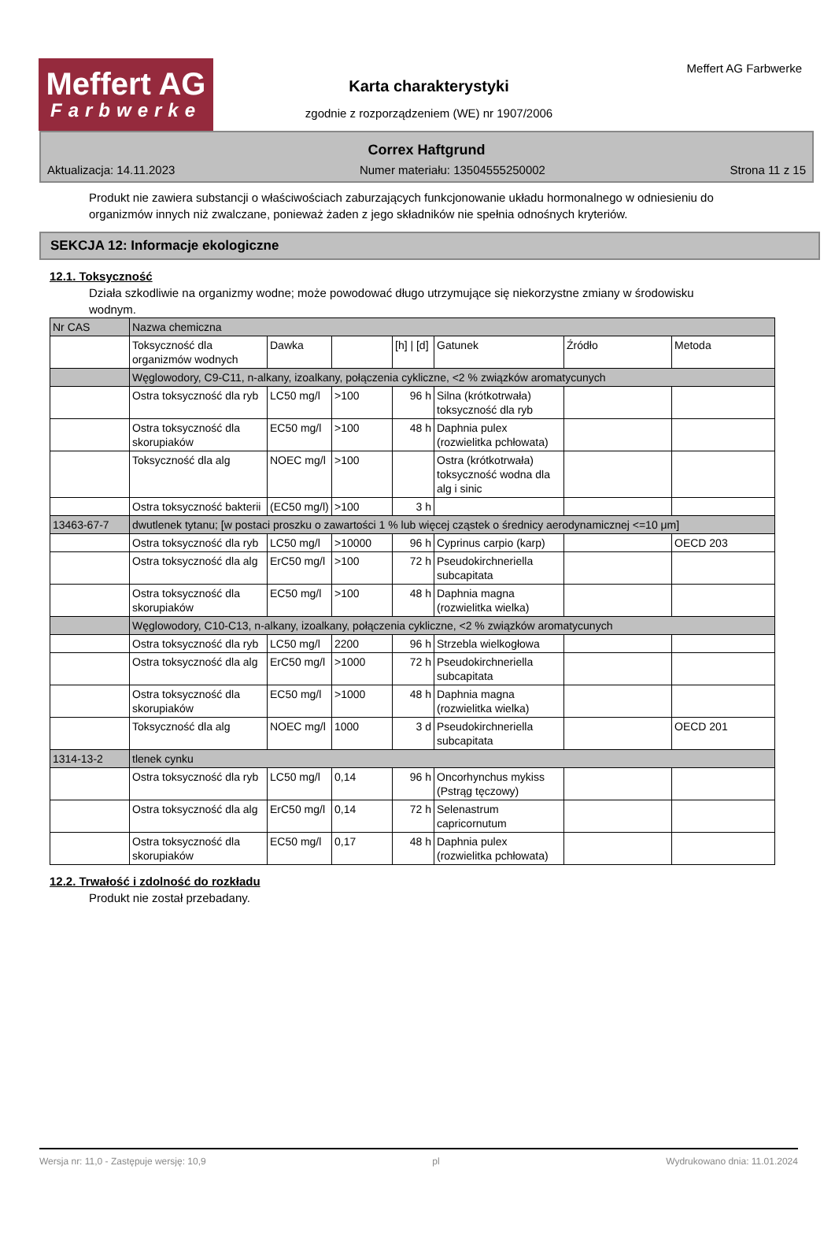Meffert AG
Farbwerke
Karta charakterystyki
zgodnie z rozporządzeniem (WE) nr 1907/2006
Meffert AG Farbwerke
Correx Haftgrund
Aktualizacja: 14.11.2023 Numer materiału: 13504555250002 Strona 11 z 15
Produkt nie zawiera substancji o właściwościach zaburzających funkcjonowanie układu hormonalnego w odniesieniu do organizmów innych niż zwalczane, ponieważ żaden z jego składników nie spełnia odnośnych kryteriów.
SEKCJA 12: Informacje ekologiczne
12.1. Toksyczność
Działa szkodliwie na organizmy wodne; może powodować długo utrzymujące się niekorzystne zmiany w środowisku wodnym.
| Nr CAS | Nazwa chemiczna | | | | | | |
| | Toksyczność dla organizmów wodnych | Dawka | | [h] / [d] | Gatunek | Źródło | Metoda |
| | Węglowodory, C9-C11, n-alkany, izoalkany, połączenia cykliczne, <2 % związków aromatycunych | | | | | | |
| | Ostra toksyczność dla ryb | LC50 mg/l | >100 | 96 h | Silna (krótkotrwała) toksyczność dla ryb | | |
| | Ostra toksyczność dla skorupiaków | EC50 mg/l | >100 | 48 h | Daphnia pulex (rozwielitka pchłowata) | | |
| | Toksyczność dla alg | NOEC mg/l | >100 | | Ostra (krótkotrwała) toksyczność wodna dla alg i sinic | | |
| | Ostra toksyczność bakterii | (EC50 mg/l) | >100 | 3 h | | | |
| 13463-67-7 | dwutlenek tytanu; [w postaci proszku o zawartości 1 % lub więcej cząstek o średnicy aerodynamicznej <=10 μm] | | | | | | |
| | Ostra toksyczność dla ryb | LC50 mg/l | >10000 | 96 h | Cyprinus carpio (karp) | | OECD 203 |
| | Ostra toksyczność dla alg | ErC50 mg/l | >100 | 72 h | Pseudokirchneriella subcapitata | | |
| | Ostra toksyczność dla skorupiaków | EC50 mg/l | >100 | 48 h | Daphnia magna (rozwielitka wielka) | | |
| | Węglowodory, C10-C13, n-alkany, izoalkany, połączenia cykliczne, <2 % związków aromatycunych | | | | | | |
| | Ostra toksyczność dla ryb | LC50 mg/l | 2200 | 96 h | Strzebla wielkogłowa | | |
| | Ostra toksyczność dla alg | ErC50 mg/l | >1000 | 72 h | Pseudokirchneriella subcapitata | | |
| | Ostra toksyczność dla skorupiaków | EC50 mg/l | >1000 | 48 h | Daphnia magna (rozwielitka wielka) | | |
| | Toksyczność dla alg | NOEC mg/l | 1000 | 3 d | Pseudokirchneriella subcapitata | | OECD 201 |
| 1314-13-2 | tlenek cynku | | | | | | |
| | Ostra toksyczność dla ryb | LC50 mg/l | 0,14 | 96 h | Oncorhynchus mykiss (Pstrąg tęczowy) | | |
| | Ostra toksyczność dla alg | ErC50 mg/l | 0,14 | 72 h | Selenastrum capricornutum | | |
| | Ostra toksyczność dla skorupiaków | EC50 mg/l | 0,17 | 48 h | Daphnia pulex (rozwielitka pchłowata) | | |
12.2. Trwałość i zdolność do rozkładu
Produkt nie został przebadany.
Wersja nr: 11,0 - Zastępuje wersję: 10,9 pl Wydrukowano dnia: 11.01.2024